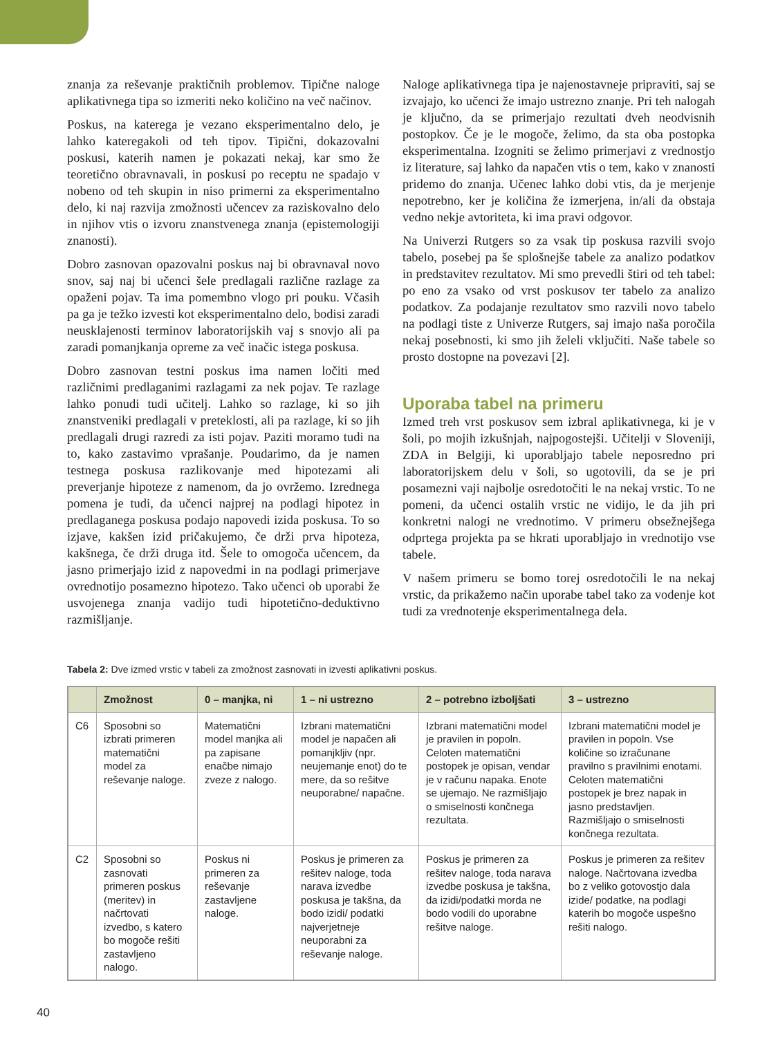znanja za reševanje praktičnih problemov. Tipične naloge aplikativnega tipa so izmeriti neko količino na več načinov.
Poskus, na katerega je vezano eksperimentalno delo, je lahko kateregakoli od teh tipov. Tipični, dokazovalni poskusi, katerih namen je pokazati nekaj, kar smo že teoretično obravnavali, in poskusi po receptu ne spadajo v nobeno od teh skupin in niso primerni za eksperimentalno delo, ki naj razvija zmožnosti učencev za raziskovalno delo in njihov vtis o izvoru znanstvenega znanja (epistemologiji znanosti).
Dobro zasnovan opazovalni poskus naj bi obravnaval novo snov, saj naj bi učenci šele predlagali različne razlage za opaženi pojav. Ta ima pomembno vlogo pri pouku. Včasih pa ga je težko izvesti kot eksperimentalno delo, bodisi zaradi neusklajenosti terminov laboratorijskih vaj s snovjo ali pa zaradi pomanjkanja opreme za več inačic istega poskusa.
Dobro zasnovan testni poskus ima namen ločiti med različnimi predlaganimi razlagami za nek pojav. Te razlage lahko ponudi tudi učitelj. Lahko so razlage, ki so jih znanstveniki predlagali v preteklosti, ali pa razlage, ki so jih predlagali drugi razredi za isti pojav. Paziti moramo tudi na to, kako zastavimo vprašanje. Poudarimo, da je namen testnega poskusa razlikovanje med hipotezami ali preverjanje hipoteze z namenom, da jo ovržemo. Izrednega pomena je tudi, da učenci najprej na podlagi hipotez in predlaganega poskusa podajo napovedi izida poskusa. To so izjave, kakšen izid pričakujemo, če drži prva hipoteza, kakšnega, če drži druga itd. Šele to omogoča učencem, da jasno primerjajo izid z napovedmi in na podlagi primerjave ovrednotijo posamezno hipotezo. Tako učenci ob uporabi že usvojenega znanja vadijo tudi hipotetično-deduktivno razmišljanje.
Naloge aplikativnega tipa je najenostavneje pripraviti, saj se izvajajo, ko učenci že imajo ustrezno znanje. Pri teh nalogah je ključno, da se primerjajo rezultati dveh neodvisnih postopkov. Če je le mogoče, želimo, da sta oba postopka eksperimentalna. Izogniti se želimo primerjavi z vrednostjo iz literature, saj lahko da napačen vtis o tem, kako v znanosti pridemo do znanja. Učenec lahko dobi vtis, da je merjenje nepotrebno, ker je količina že izmerjena, in/ali da obstaja vedno nekje avtoriteta, ki ima pravi odgovor.
Na Univerzi Rutgers so za vsak tip poskusa razvili svojo tabelo, posebej pa še splošnejše tabele za analizo podatkov in predstavitev rezultatov. Mi smo prevedli štiri od teh tabel: po eno za vsako od vrst poskusov ter tabelo za analizo podatkov. Za podajanje rezultatov smo razvili novo tabelo na podlagi tiste z Univerze Rutgers, saj imajo naša poročila nekaj posebnosti, ki smo jih želeli vključiti. Naše tabele so prosto dostopne na povezavi [2].
Uporaba tabel na primeru
Izmed treh vrst poskusov sem izbral aplikativnega, ki je v šoli, po mojih izkušnjah, najpogostejši. Učitelji v Sloveniji, ZDA in Belgiji, ki uporabljajo tabele neposredno pri laboratorijskem delu v šoli, so ugotovili, da se je pri posamezni vaji najbolje osredotočiti le na nekaj vrstic. To ne pomeni, da učenci ostalih vrstic ne vidijo, le da jih pri konkretni nalogi ne vrednotimo. V primeru obsežnejšega odprtega projekta pa se hkrati uporabljajo in vrednotijo vse tabele.
V našem primeru se bomo torej osredotočili le na nekaj vrstic, da prikažemo način uporabe tabel tako za vodenje kot tudi za vrednotenje eksperimentalnega dela.
Tabela 2: Dve izmed vrstic v tabeli za zmožnost zasnovati in izvesti aplikativni poskus.
| | Zmožnost | 0 – manjka, ni | 1 – ni ustrezno | 2 – potrebno izboljšati | 3 – ustrezno |
| --- | --- | --- | --- | --- | --- |
| C6 | Sposobni so izbrati primeren matematični model za reševanje naloge. | Matematični model manjka ali pa zapisane enačbe nimajo zveze z nalogo. | Izbrani matematični model je napačen ali pomanjkljiv (npr. neujemanje enot) do te mere, da so rešitve neuporabne/ napačne. | Izbrani matematični model je pravilen in popoln. Celoten matematični postopek je opisan, vendar je v računu napaka. Enote se ujemajo. Ne razmišljajo o smiselnosti končnega rezultata. | Izbrani matematični model je pravilen in popoln. Vse količine so izračunane pravilno s pravilnimi enotami. Celoten matematični postopek je brez napak in jasno predstavljen. Razmišljajo o smiselnosti končnega rezultata. |
| C2 | Sposobni so zasnovati primeren poskus (meritev) in načrtovati izvedbo, s katero bo mogoče rešiti zastavljeno nalogo. | Poskus ni primeren za reševanje zastavljene naloge. | Poskus je primeren za rešitev naloge, toda narava izvedbe poskusa je takšna, da bodo izidi/ podatki najverjetneje neuporabni za reševanje naloge. | Poskus je primeren za rešitev naloge, toda narava izvedbe poskusa je takšna, da izidi/podatki morda ne bodo vodili do uporabne rešitve naloge. | Poskus je primeren za rešitev naloge. Načrtovana izvedba bo z veliko gotovostjo dala izide/ podatke, na podlagi katerih bo mogoče uspešno rešiti nalogo. |
40